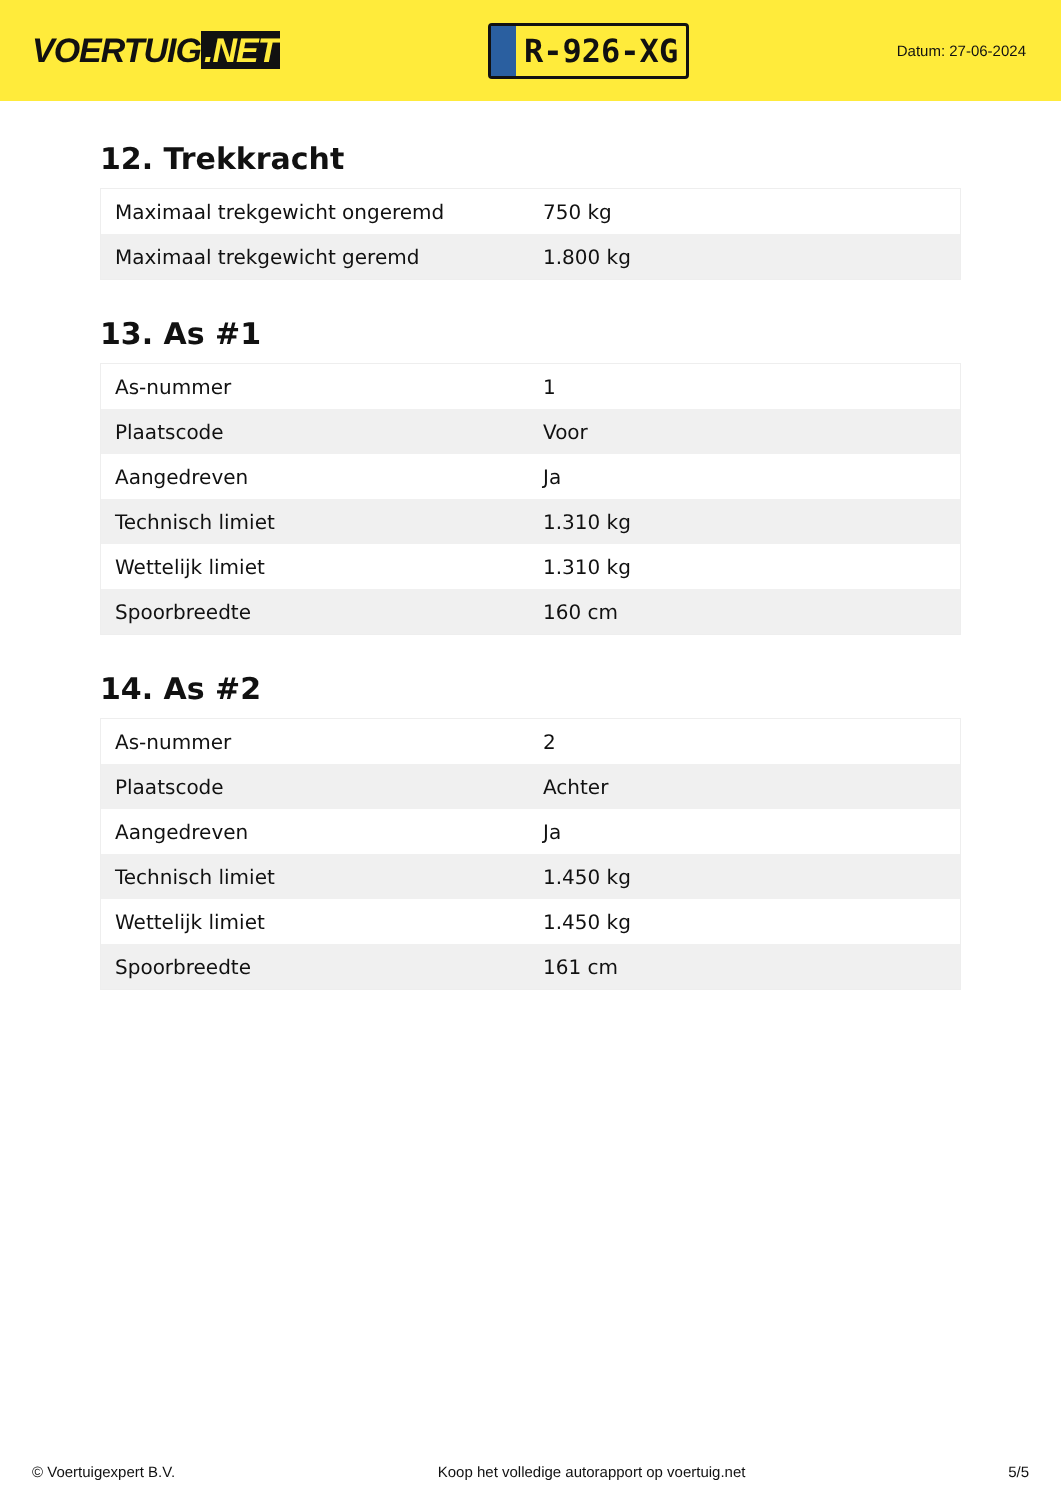VOERTUIG.NET
R-926-XG
Datum: 27-06-2024
12. Trekkracht
| Maximaal trekgewicht ongeremd | 750 kg |
| Maximaal trekgewicht geremd | 1.800 kg |
13. As #1
| As-nummer | 1 |
| Plaatscode | Voor |
| Aangedreven | Ja |
| Technisch limiet | 1.310 kg |
| Wettelijk limiet | 1.310 kg |
| Spoorbreedte | 160 cm |
14. As #2
| As-nummer | 2 |
| Plaatscode | Achter |
| Aangedreven | Ja |
| Technisch limiet | 1.450 kg |
| Wettelijk limiet | 1.450 kg |
| Spoorbreedte | 161 cm |
© Voertuigexpert B.V. Koop het volledige autorapport op voertuig.net 5/5